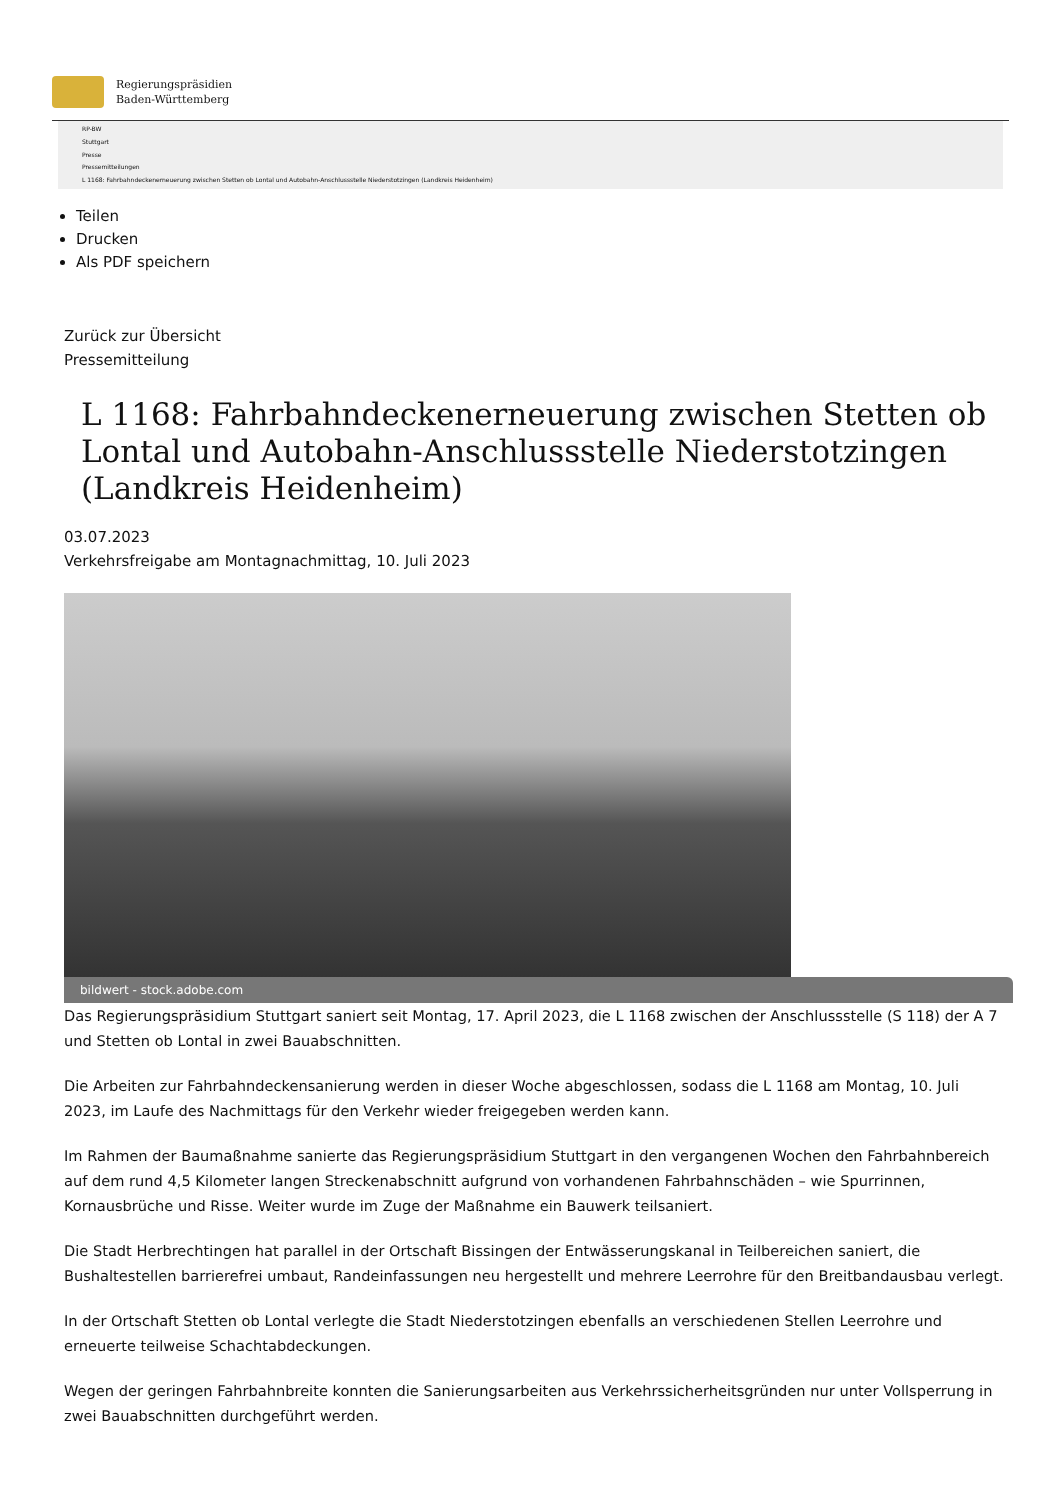Regierungspräsidien
Baden-Württemberg
RP-BW
Stuttgart
Presse
Pressemitteilungen
L 1168: Fahrbahndeckenerneuerung zwischen Stetten ob Lontal und Autobahn-Anschlussstelle Niederstotzingen (Landkreis Heidenheim)
Teilen
Drucken
Als PDF speichern
Zurück zur Übersicht
Pressemitteilung
L 1168: Fahrbahndeckenerneuerung zwischen Stetten ob Lontal und Autobahn-Anschlussstelle Niederstotzingen (Landkreis Heidenheim)
03.07.2023
Verkehrsfreigabe am Montagnachmittag, 10. Juli 2023
bildwert - stock.adobe.com
Das Regierungspräsidium Stuttgart saniert seit Montag, 17. April 2023, die L 1168 zwischen der Anschlussstelle (S 118) der A 7 und Stetten ob Lontal in zwei Bauabschnitten.
Die Arbeiten zur Fahrbahndeckensanierung werden in dieser Woche abgeschlossen, sodass die L 1168 am Montag, 10. Juli 2023, im Laufe des Nachmittags für den Verkehr wieder freigegeben werden kann.
Im Rahmen der Baumaßnahme sanierte das Regierungspräsidium Stuttgart in den vergangenen Wochen den Fahrbahnbereich auf dem rund 4,5 Kilometer langen Streckenabschnitt aufgrund von vorhandenen Fahrbahnschäden – wie Spurrinnen, Kornausbrüche und Risse. Weiter wurde im Zuge der Maßnahme ein Bauwerk teilsaniert.
Die Stadt Herbrechtingen hat parallel in der Ortschaft Bissingen der Entwässerungskanal in Teilbereichen saniert, die Bushaltestellen barrierefrei umbaut, Randeinfassungen neu hergestellt und mehrere Leerrohre für den Breitbandausbau verlegt.
In der Ortschaft Stetten ob Lontal verlegte die Stadt Niederstotzingen ebenfalls an verschiedenen Stellen Leerrohre und erneuerte teilweise Schachtabdeckungen.
Wegen der geringen Fahrbahnbreite konnten die Sanierungsarbeiten aus Verkehrssicherheitsgründen nur unter Vollsperrung in zwei Bauabschnitten durchgeführt werden.